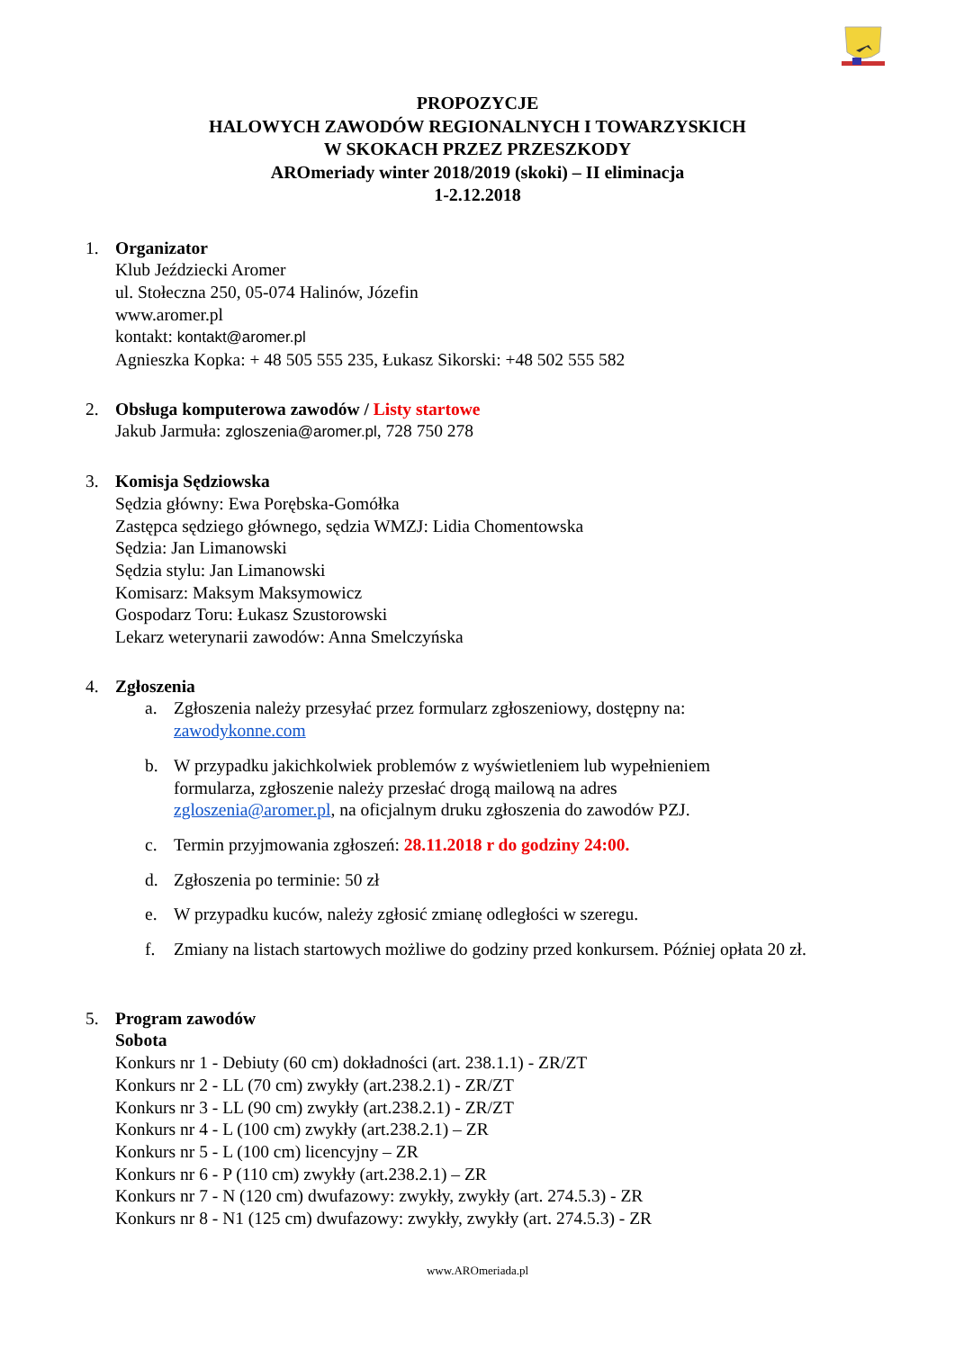PROPOZYCJE
HALOWYCH ZAWODÓW REGIONALNYCH I TOWARZYSKICH
W SKOKACH PRZEZ PRZESZKODY
AROmeriady winter 2018/2019 (skoki) – II eliminacja
1-2.12.2018
1. Organizator
Klub Jeździecki Aromer
ul. Stołeczna 250, 05-074 Halinów, Józefin
www.aromer.pl
kontakt: kontakt@aromer.pl
Agnieszka Kopka: + 48 505 555 235, Łukasz Sikorski: +48 502 555 582
2. Obsługa komputerowa zawodów / Listy startowe
Jakub Jarmuła: zgloszenia@aromer.pl, 728 750 278
3. Komisja Sędziowska
Sędzia główny: Ewa Porębska-Gomółka
Zastępca sędziego głównego, sędzia WMZJ: Lidia Chomentowska
Sędzia: Jan Limanowski
Sędzia stylu: Jan Limanowski
Komisarz: Maksym Maksymowicz
Gospodarz Toru: Łukasz Szustorowski
Lekarz weterynarii zawodów: Anna Smelczyńska
4. Zgłoszenia
a. Zgłoszenia należy przesyłać przez formularz zgłoszeniowy, dostępny na:
zawodykonne.com
b. W przypadku jakichkolwiek problemów z wyświetleniem lub wypełnieniem
formularza, zgłoszenie należy przesłać drogą mailową na adres
zgloszenia@aromer.pl, na oficjalnym druku zgłoszenia do zawodów PZJ.
c. Termin przyjmowania zgłoszeń: 28.11.2018 r do godziny 24:00.
d. Zgłoszenia po terminie: 50 zł
e. W przypadku kuców, należy zgłosić zmianę odległości w szeregu.
f. Zmiany na listach startowych możliwe do godziny przed konkursem. Później opłata 20 zł.
5. Program zawodów
Sobota
Konkurs nr 1 - Debiuty (60 cm) dokładności (art. 238.1.1) - ZR/ZT
Konkurs nr 2 - LL (70 cm) zwykły (art.238.2.1) - ZR/ZT
Konkurs nr 3 - LL (90 cm) zwykły (art.238.2.1) - ZR/ZT
Konkurs nr 4 - L (100 cm) zwykły (art.238.2.1) – ZR
Konkurs nr 5 - L (100 cm) licencyjny – ZR
Konkurs nr 6 - P (110 cm) zwykły (art.238.2.1) – ZR
Konkurs nr 7 - N (120 cm) dwufazowy: zwykły, zwykły (art. 274.5.3) - ZR
Konkurs nr 8 - N1 (125 cm) dwufazowy: zwykły, zwykły (art. 274.5.3) - ZR
www.AROmeriada.pl